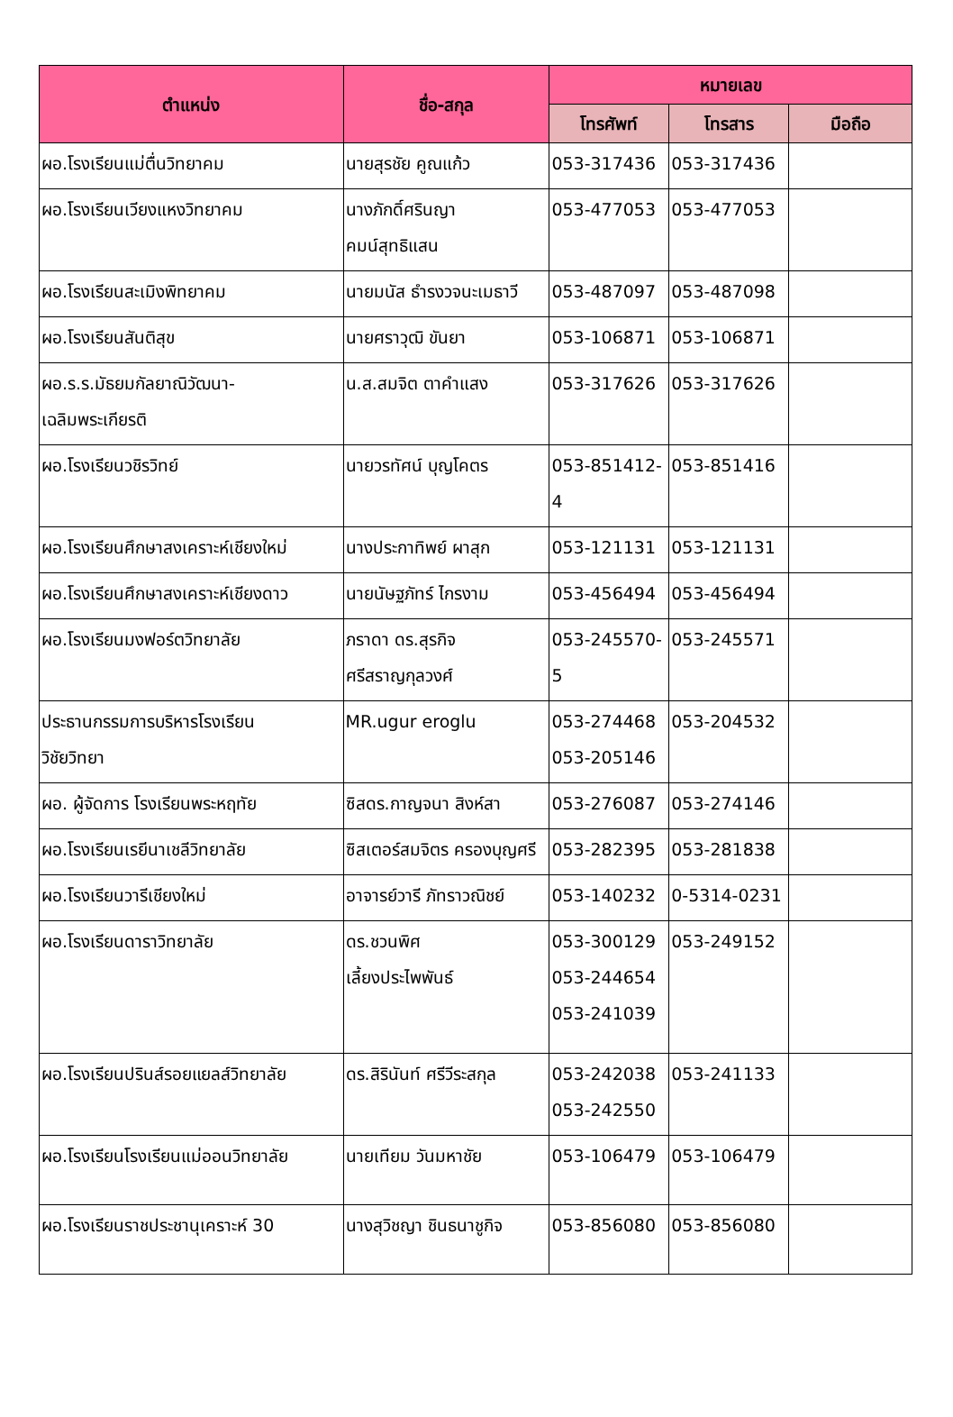| ตำแหน่ง | ชื่อ-สกุล | หมายเลข | | |
| --- | --- | --- | --- | --- |
| | | โทรศัพท์ | โทรสาร | มือถือ |
| ผอ.โรงเรียนแม่ตื่นวิทยาคม | นายสุรชัย คูณแก้ว | 053-317436 | 053-317436 | |
| ผอ.โรงเรียนเวียงแหงวิทยาคม | นางภักดิ์ศรินญา คมน์สุทธิแสน | 053-477053 | 053-477053 | |
| ผอ.โรงเรียนสะเมิงพิทยาคม | นายมนัส ธำรงวจนะเมธาวี | 053-487097 | 053-487098 | |
| ผอ.โรงเรียนสันติสุข | นายศราวุฒิ ขันยา | 053-106871 | 053-106871 | |
| ผอ.ร.ร.มัธยมกัลยาณิวัฒนา- เฉลิมพระเกียรติ | น.ส.สมจิต ตาคำแสง | 053-317626 | 053-317626 | |
| ผอ.โรงเรียนวชิรวิทย์ | นายวรทัศน์ บุญโคตร | 053-851412-4 | 053-851416 | |
| ผอ.โรงเรียนศึกษาสงเคราะห์เชียงใหม่ | นางประกาทิพย์ ผาสุก | 053-121131 | 053-121131 | |
| ผอ.โรงเรียนศึกษาสงเคราะห์เชียงดาว | นายนัษฐภัทร์ ไกรงาม | 053-456494 | 053-456494 | |
| ผอ.โรงเรียนมงฟอร์ตวิทยาลัย | ภราดา ดร.สุรกิจ ศรีสราญกุลวงศ์ | 053-245570-5 | 053-245571 | |
| ประธานกรรมการบริหารโรงเรียน วิชัยวิทยา | MR.ugur eroglu | 053-274468 053-205146 | 053-204532 | |
| ผอ. ผู้จัดการ โรงเรียนพระหฤทัย | ซิสดร.กาญจนา สิงห์สา | 053-276087 | 053-274146 | |
| ผอ.โรงเรียนเรยีนาเชลีวิทยาลัย | ซิสเตอร์สมจิตร ครองบุญศรี | 053-282395 | 053-281838 | |
| ผอ.โรงเรียนวารีเชียงใหม่ | อาจารย์วารี ภัทราวณิชย์ | 053-140232 | 0-5314-0231 | |
| ผอ.โรงเรียนดาราวิทยาลัย | ดร.ชวนพิศ เลี้ยงประไพพันธ์ | 053-300129 053-244654 053-241039 | 053-249152 | |
| ผอ.โรงเรียนปรินส์รอยแยลส์วิทยาลัย | ดร.สิรินันท์ ศรีวีระสกุล | 053-242038 053-242550 | 053-241133 | |
| ผอ.โรงเรียนโรงเรียนแม่ออนวิทยาลัย | นายเทียม วันมหาชัย | 053-106479 | 053-106479 | |
| ผอ.โรงเรียนราชประชานุเคราะห์ 30 | นางสุวิชญา ชินธนาชูกิจ | 053-856080 | 053-856080 | |